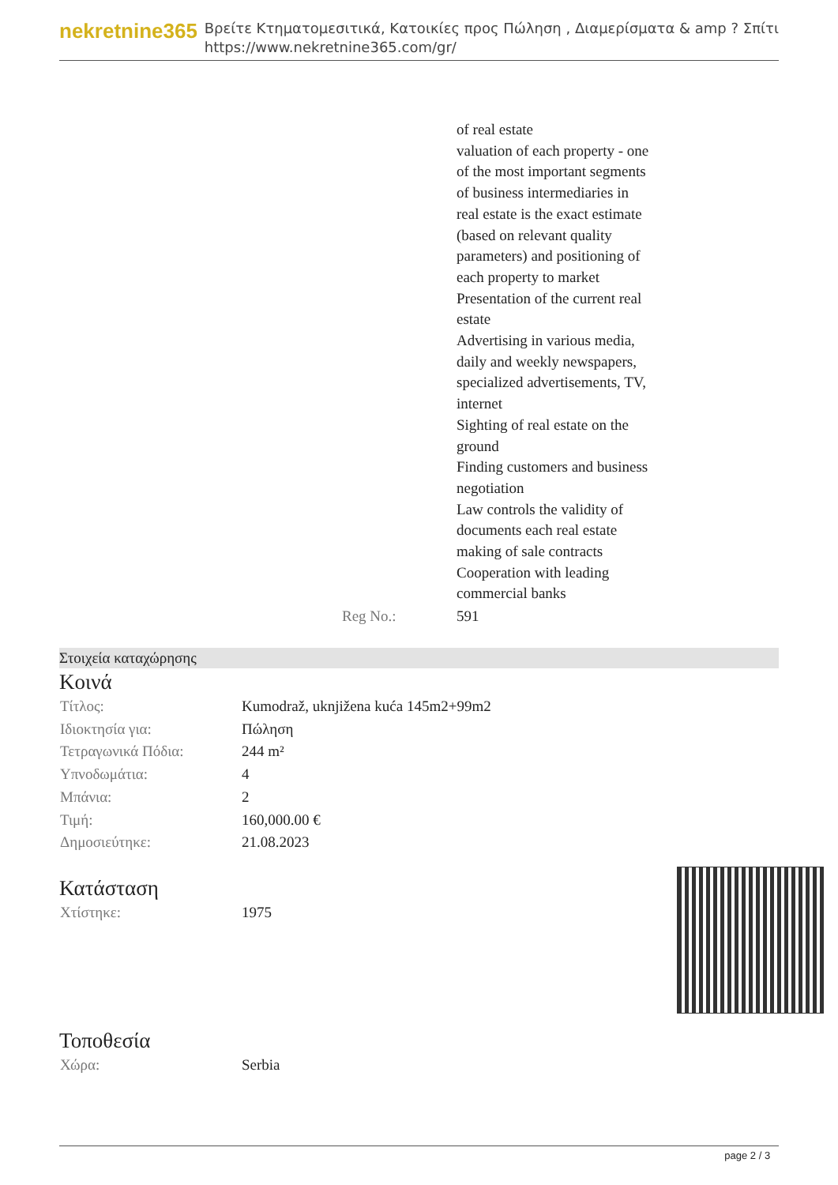nekretnine365
Βρείτε Κτηματομεσιτικά, Κατοικίες προς Πώληση , Διαμερίσματα & amp ? Σπίτι
https://www.nekretnine365.com/gr/
| | | of real estate valuation of each property - one of the most important segments of business intermediaries in real estate is the exact estimate (based on relevant quality parameters) and positioning of each property to market Presentation of the current real estate Advertising in various media, daily and weekly newspapers, specialized advertisements, TV, internet Sighting of real estate on the ground Finding customers and business negotiation Law controls the validity of documents each real estate making of sale contracts Cooperation with leading commercial banks |
| | Reg No.: | 591 |
Στοιχεία καταχώρησης
Κοινά
| Τίτλος: | Kumodraž, uknjižena kuća 145m2+99m2 |
| Ιδιοκτησία για: | Πώληση |
| Τετραγωνικά Πόδια: | 244 m² |
| Υπνοδωμάτια: | 4 |
| Μπάνια: | 2 |
| Τιμή: | 160,000.00 € |
| Δημοσιεύτηκε: | 21.08.2023 |
Κατάσταση
| Χτίστηκε: | 1975 |
Τοποθεσία
| Χώρα: | Serbia |
page 2 / 3